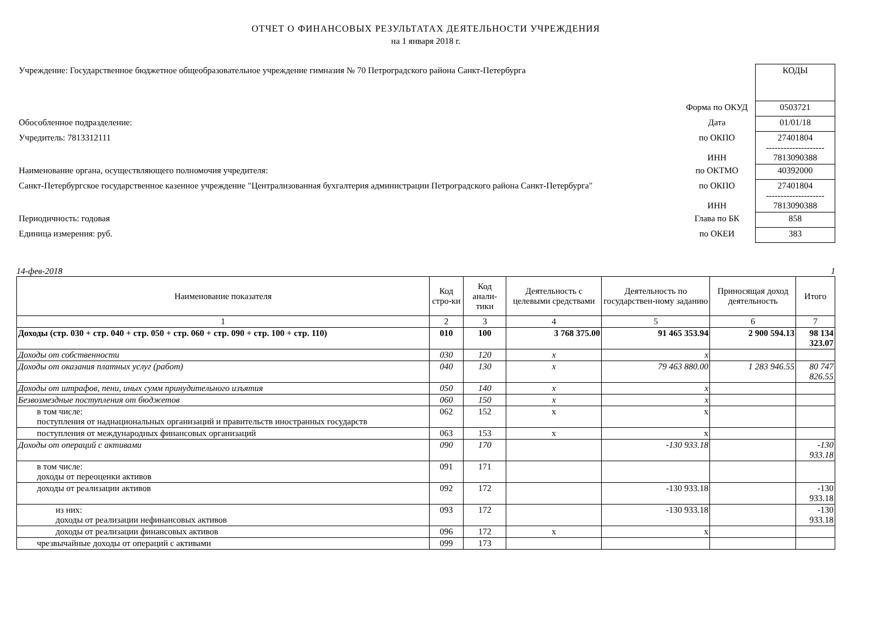ОТЧЕТ О ФИНАНСОВЫХ РЕЗУЛЬТАТАХ ДЕЯТЕЛЬНОСТИ УЧРЕЖДЕНИЯ
на 1 января 2018 г.
| Учреждение: Государственное бюджетное общеобразовательное учреждение гимназия № 70 Петроградского района Санкт-Петербурга | | КОДЫ |
| | Форма по ОКУД | 0503721 |
| Обособленное подразделение: | Дата | 01/01/18 |
| Учредитель: 7813312111 | по ОКПО ИНН | 27401804 -------------------- 7813090388 |
| Наименование органа, осуществляющего полномочия учредителя: | по ОКТМО | 40392000 |
| Санкт-Петербургское государственное казенное учреждение "Централизованная бухгалтерия администрации Петроградского района Санкт-Петербурга" | по ОКПО ИНН | 27401804 -------------------- 7813090388 |
| Периодичность: годовая | Глава по БК | 858 |
| Единица измерения: руб. | по ОКЕИ | 383 |
14-фев-2018 1
| Наименование показателя | Код стро-ки | Код анали-тики | Деятельность с целевыми средствами | Деятельность по государствен-ному заданию | Приносящая доход деятельность | Итого |
| --- | --- | --- | --- | --- | --- | --- |
| 1 | 2 | 3 | 4 | 5 | 6 | 7 |
| Доходы (стр. 030 + стр. 040 + стр. 050 + стр. 060 + стр. 090 + стр. 100 + стр. 110) | 010 | 100 | 3 768 375.00 | 91 465 353.94 | 2 900 594.13 | 98 134 323.07 |
| Доходы от собственности | 030 | 120 | x | x | | |
| Доходы от оказания платных услуг (работ) | 040 | 130 | x | 79 463 880.00 | 1 283 946.55 | 80 747 826.55 |
| Доходы от штрафов, пени, иных сумм принудительного изъятия | 050 | 140 | x | x | | |
| Безвозмездные поступления от бюджетов | 060 | 150 | x | x | | |
| в том числе: поступления от наднациональных организаций и правительств иностранных государств | 062 | 152 | x | x | | |
| поступления от международных финансовых организаций | 063 | 153 | x | x | | |
| Доходы от операций с активами | 090 | 170 | | -130 933.18 | | -130 933.18 |
| в том числе: доходы от переоценки активов | 091 | 171 | | | | |
| доходы от реализации активов | 092 | 172 | | -130 933.18 | | -130 933.18 |
| из них: доходы от реализации нефинансовых активов | 093 | 172 | | -130 933.18 | | -130 933.18 |
| доходы от реализации финансовых активов | 096 | 172 | x | x | | |
| чрезвычайные доходы от операций с активами | 099 | 173 | | | | |